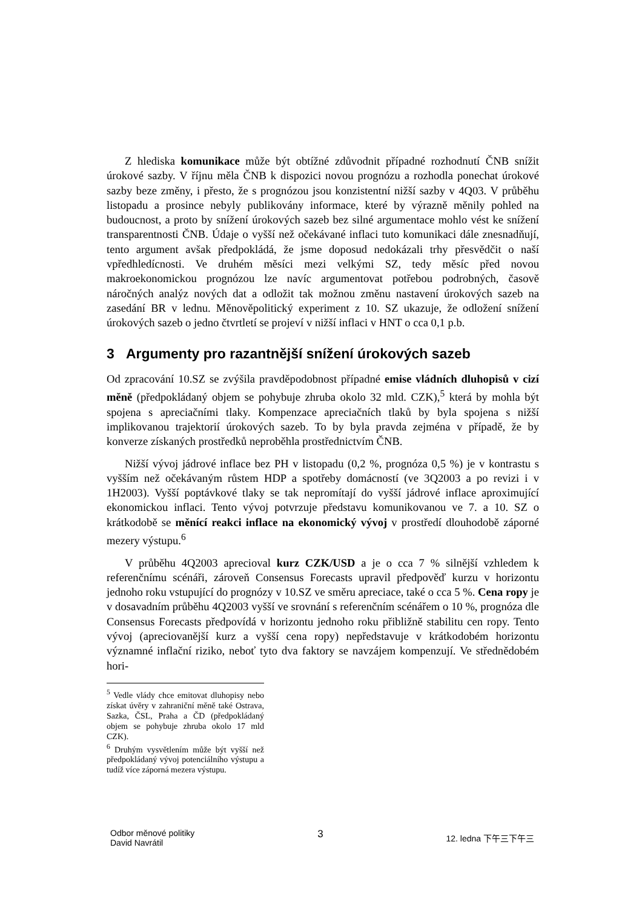Z hlediska komunikace může být obtížné zdůvodnit případné rozhodnutí ČNB snížit úrokové sazby. V říjnu měla ČNB k dispozici novou prognózu a rozhodla ponechat úrokové sazby beze změny, i přesto, že s prognózou jsou konzistentní nižší sazby v 4Q03. V průběhu listopadu a prosince nebyly publikovány informace, které by výrazně měnily pohled na budoucnost, a proto by snížení úrokových sazeb bez silné argumentace mohlo vést ke snížení transparentnosti ČNB. Údaje o vyšší než očekávané inflaci tuto komunikaci dále znesnadňují, tento argument avšak předpokládá, že jsme doposud nedokázali trhy přesvědčit o naší vpředhledícnosti. Ve druhém měsíci mezi velkými SZ, tedy měsíc před novou makroekonomickou prognózou lze navíc argumentovat potřebou podrobných, časově náročných analýz nových dat a odložit tak možnou změnu nastavení úrokových sazeb na zasedání BR v lednu. Měnověpolitický experiment z 10. SZ ukazuje, že odložení snížení úrokových sazeb o jedno čtvrtletí se projeví v nižší inflaci v HNT o cca 0,1 p.b.
3 Argumenty pro razantnější snížení úrokových sazeb
Od zpracování 10.SZ se zvýšila pravděpodobnost případné emise vládních dluhopisů v cizí měně (předpokládaný objem se pohybuje zhruba okolo 32 mld. CZK),<sup>5</sup> která by mohla být spojena s apreciačními tlaky. Kompenzace apreciačních tlaků by byla spojena s nižší implikovanou trajektorií úrokových sazeb. To by byla pravda zejména v případě, že by konverze získaných prostředků neproběhla prostřednictvím ČNB.
Nižší vývoj jádrové inflace bez PH v listopadu (0,2 %, prognóza 0,5 %) je v kontrastu s vyšším než očekávaným růstem HDP a spotřeby domácností (ve 3Q2003 a po revizi i v 1H2003). Vyšší poptávkové tlaky se tak nepromítají do vyšší jádrové inflace aproximující ekonomickou inflaci. Tento vývoj potvrzuje představu komunikovanou ve 7. a 10. SZ o krátkodobě se měnící reakci inflace na ekonomický vývoj v prostředí dlouhodobě záporné mezery výstupu.<sup>6</sup>
V průběhu 4Q2003 aprecioval kurz CZK/USD a je o cca 7 % silnější vzhledem k referenčnímu scénáři, zároveň Consensus Forecasts upravil předpověď kurzu v horizontu jednoho roku vstupující do prognózy v 10.SZ ve směru apreciace, také o cca 5 %. Cena ropy je v dosavadním průběhu 4Q2003 vyšší ve srovnání s referenčním scénářem o 10 %, prognóza dle Consensus Forecasts předpovídá v horizontu jednoho roku přibližně stabilitu cen ropy. Tento vývoj (apreciovanější kurz a vyšší cena ropy) nepředstavuje v krátkodobém horizontu významné inflační riziko, neboť tyto dva faktory se navzájem kompenzují. Ve střednědobém hori-
<sup>5</sup> Vedle vlády chce emitovat dluhopisy nebo získat úvěry v zahraniční měně také Ostrava, Sazka, ČSL, Praha a ČD (předpokládaný objem se pohybuje zhruba okolo 17 mld CZK).
<sup>6</sup> Druhým vysvětlením může být vyšší než předpokládaný vývoj potenciálního výstupu a tudíž více záporná mezera výstupu.
Odbor měnové politiky
David Navrátil
3
12. ledna 下午三下午三